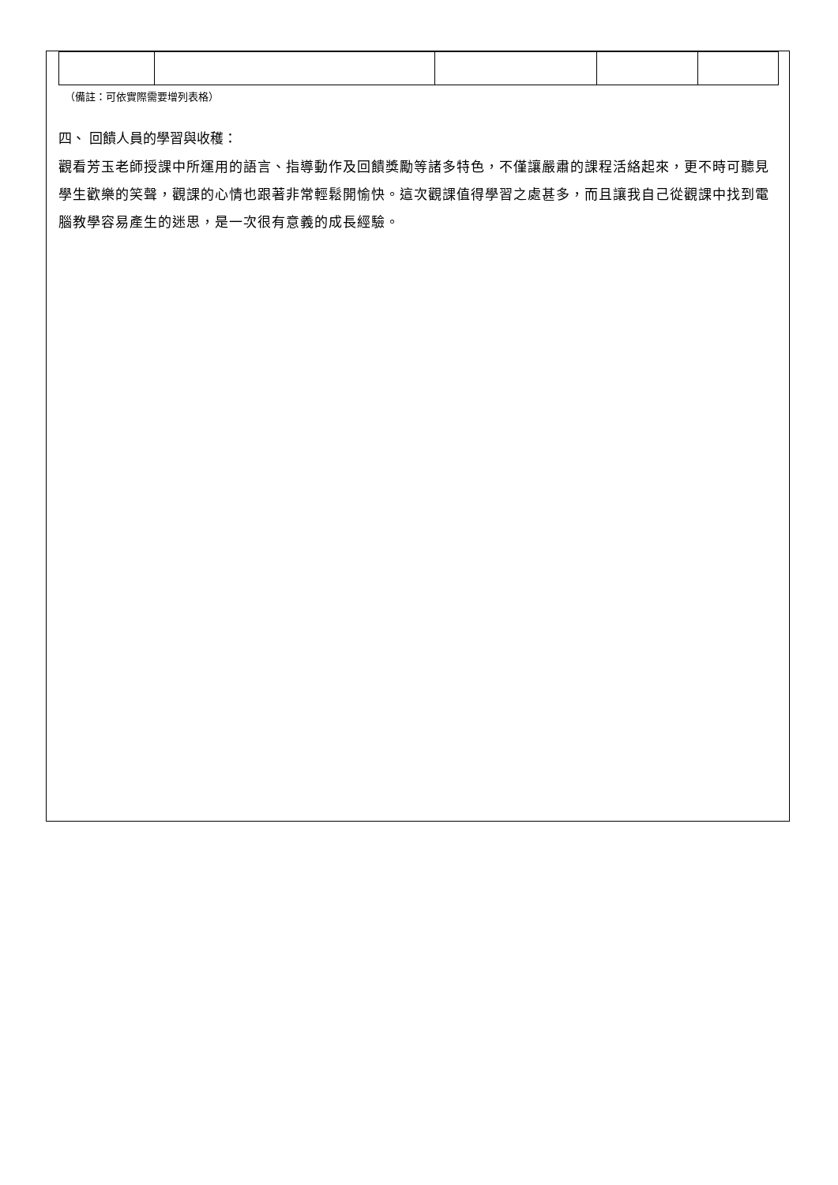（備註：可依實際需要增列表格）
四、 回饋人員的學習與收穫：
觀看芳玉老師授課中所運用的語言、指導動作及回饋獎勵等諸多特色，不僅讓嚴肅的課程活絡起來，更不時可聽見學生歡樂的笑聲，觀課的心情也跟著非常輕鬆開愉快。這次觀課值得學習之處甚多，而且讓我自己從觀課中找到電腦教學容易產生的迷思，是一次很有意義的成長經驗。